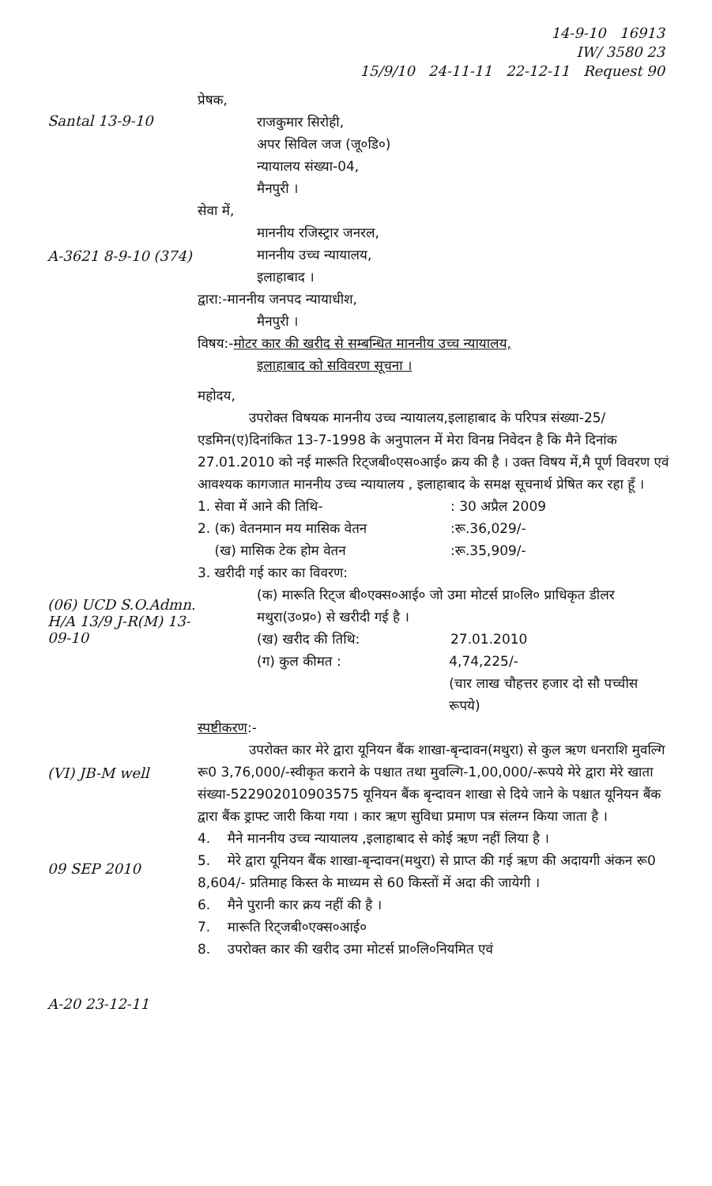14-9-10 16913
IW/ 3580 23
15/9/10 24-11-11 22-12-11 Request 90
Santal 13-9-10
A-3621 8-9-10 (374)
(06) UCD S.O.Admn. H/A 13/9 J-R(M) 13-09-10
(VI) JB-M well
09 SEP 2010
A-20 23-12-11
प्रेषक,
राजकुमार सिरोही,
अपर सिविल जज (जू०डि०)
न्यायालय संख्या-04,
मैनपुरी ।
सेवा में,
माननीय रजिस्ट्रार जनरल,
माननीय उच्च न्यायालय,
इलाहाबाद ।
द्वारा:-माननीय जनपद न्यायाधीश,
मैनपुरी ।
विषय:-मोटर कार की खरीद से सम्बन्धित माननीय उच्च न्यायालय,
इलाहाबाद को सविवरण सूचना ।
महोदय,
उपरोक्त विषयक माननीय उच्च न्यायालय,इलाहाबाद के परिपत्र संख्या-25/एडमिन(ए)दिनांकित 13-7-1998 के अनुपालन में मेरा विनम्र निवेदन है कि मैने दिनांक 27.01.2010 को नई मारूति रिट्जबी०एस०आई० क्रय की है । उक्त विषय में,मै पूर्ण विवरण एवं आवश्यक कागजात माननीय उच्च न्यायालय , इलाहाबाद के समक्ष सूचनार्थ प्रेषित कर रहा हूँ ।
1. सेवा में आने की तिथि-: 30 अप्रैल 2009
2. (क) वेतनमान मय मासिक वेतन:रू.36,029/-
(ख) मासिक टेक होम वेतन:रू.35,909/-
3. खरीदी गई कार का विवरण:
(क) मारूति रिट्ज बी०एक्स०आई० जो उमा मोटर्स प्रा०लि० प्राधिकृत डीलर मथुरा(उ०प्र०) से खरीदी गई है ।
(ख) खरीद की तिथि: 27.01.2010
(ग) कुल कीमत : 4,74,225/-
(चार लाख चौहत्तर हजार दो सौ पच्चीस रूपये)
स्पष्टीकरण:-
उपरोक्त कार मेरे द्वारा यूनियन बैंक शाखा-बृन्दावन(मथुरा) से कुल ऋण धनराशि मुवल्गि रू0 3,76,000/-स्वीकृत कराने के पश्चात तथा मुवल्गि-1,00,000/-रूपये मेरे द्वारा मेरे खाता संख्या-522902010903575 यूनियन बैंक बृन्दावन शाखा से दिये जाने के पश्चात यूनियन बैंक द्वारा बैंक ड्राफ्ट जारी किया गया । कार ऋण सुविधा प्रमाण पत्र संलग्न किया जाता है ।
4. मैने माननीय उच्च न्यायालय ,इलाहाबाद से कोई ऋण नहीं लिया है ।
5. मेरे द्वारा यूनियन बैंक शाखा-बृन्दावन(मथुरा) से प्राप्त की गई ऋण की अदायगी अंकन रू0 8,604/- प्रतिमाह किस्त के माध्यम से 60 किस्तों में अदा की जायेगी ।
6. मैने पुरानी कार क्रय नहीं की है ।
7. मारूति रिट्जबी०एक्स०आई०
8. उपरोक्त कार की खरीद उमा मोटर्स प्रा०लि०नियमित एवं